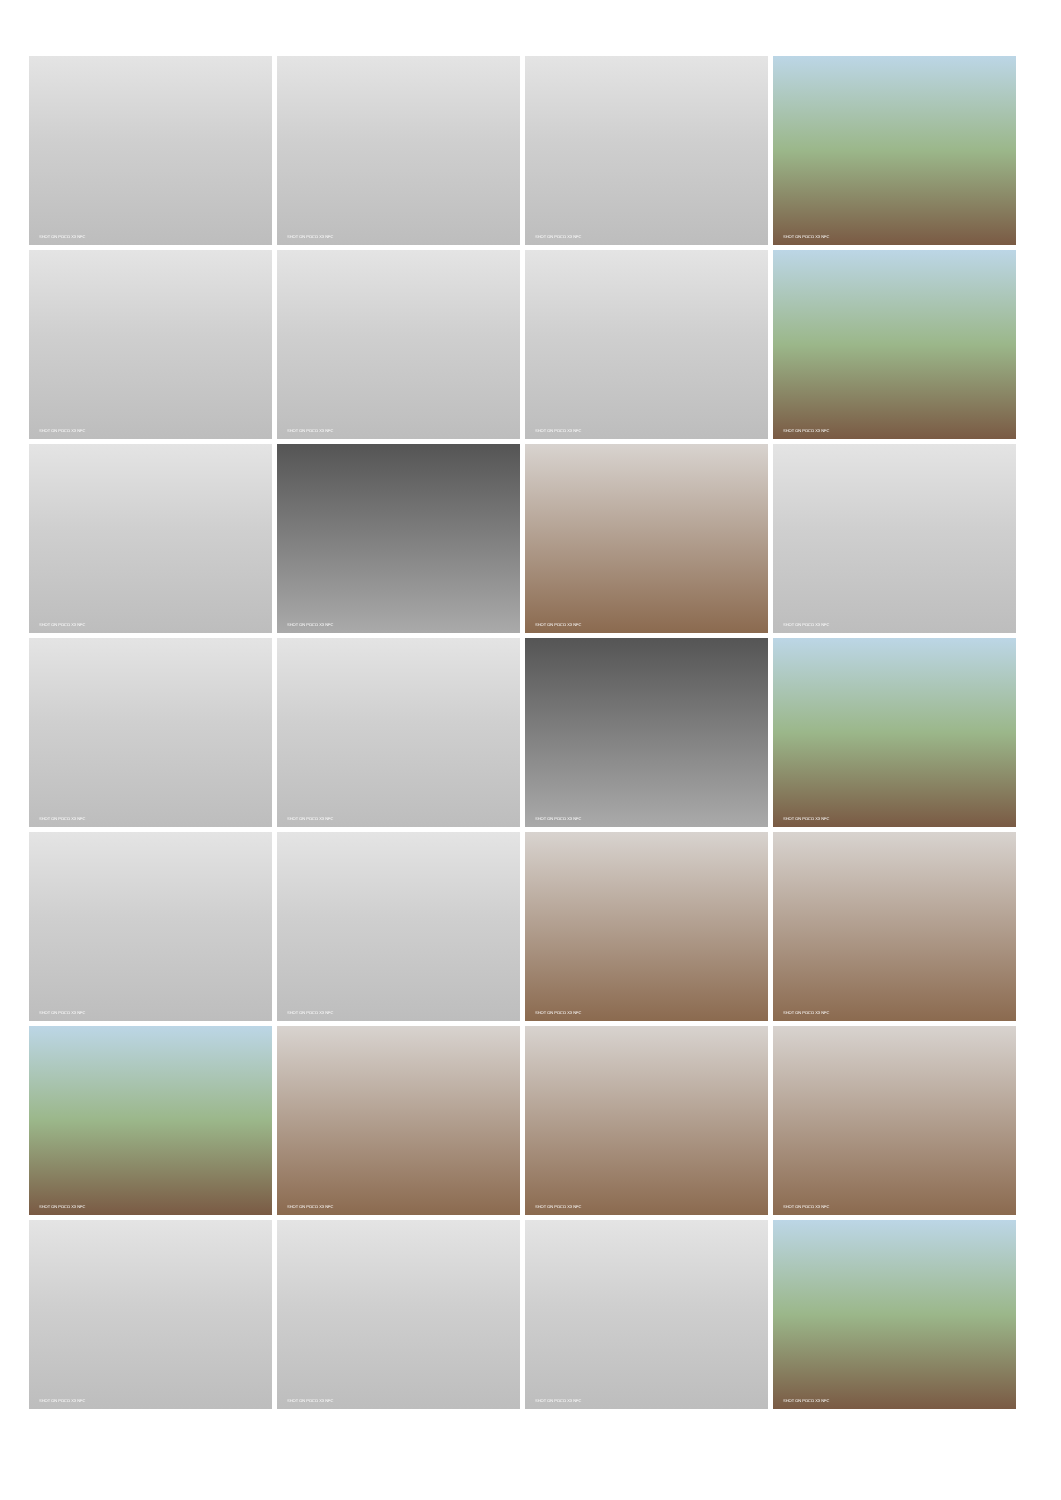SHOT ON POCO X3 NFC
SHOT ON POCO X3 NFC
SHOT ON POCO X3 NFC
SHOT ON POCO X3 NFC
SHOT ON POCO X3 NFC
SHOT ON POCO X3 NFC
SHOT ON POCO X3 NFC
SHOT ON POCO X3 NFC
SHOT ON POCO X3 NFC
SHOT ON POCO X3 NFC
SHOT ON POCO X3 NFC
SHOT ON POCO X3 NFC
SHOT ON POCO X3 NFC
SHOT ON POCO X3 NFC
SHOT ON POCO X3 NFC
SHOT ON POCO X3 NFC
SHOT ON POCO X3 NFC
SHOT ON POCO X3 NFC
SHOT ON POCO X3 NFC
SHOT ON POCO X3 NFC
SHOT ON POCO X3 NFC
SHOT ON POCO X3 NFC
SHOT ON POCO X3 NFC
SHOT ON POCO X3 NFC
SHOT ON POCO X3 NFC
SHOT ON POCO X3 NFC
SHOT ON POCO X3 NFC
SHOT ON POCO X3 NFC